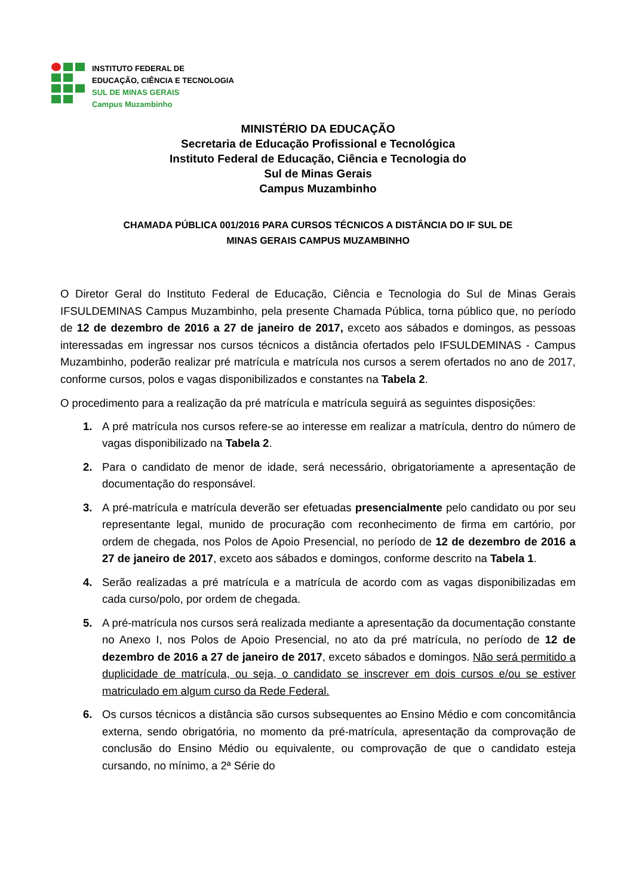INSTITUTO FEDERAL DE
EDUCAÇÃO, CIÊNCIA E TECNOLOGIA
SUL DE MINAS GERAIS
Campus Muzambinho
MINISTÉRIO DA EDUCAÇÃO
Secretaria de Educação Profissional e Tecnológica
Instituto Federal de Educação, Ciência e Tecnologia do
Sul de Minas Gerais
Campus Muzambinho
CHAMADA PÚBLICA 001/2016 PARA CURSOS TÉCNICOS A DISTÂNCIA DO IF SUL DE
MINAS GERAIS CAMPUS MUZAMBINHO
O Diretor Geral do Instituto Federal de Educação, Ciência e Tecnologia do Sul de Minas Gerais IFSULDEMINAS Campus Muzambinho, pela presente Chamada Pública, torna público que, no período de 12 de dezembro de 2016 a 27 de janeiro de 2017, exceto aos sábados e domingos, as pessoas interessadas em ingressar nos cursos técnicos a distância ofertados pelo IFSULDEMINAS - Campus Muzambinho, poderão realizar pré matrícula e matrícula nos cursos a serem ofertados no ano de 2017, conforme cursos, polos e vagas disponibilizados e constantes na Tabela 2.
O procedimento para a realização da pré matrícula e matrícula seguirá as seguintes disposições:
1. A pré matrícula nos cursos refere-se ao interesse em realizar a matrícula, dentro do número de vagas disponibilizado na Tabela 2.
2. Para o candidato de menor de idade, será necessário, obrigatoriamente a apresentação de documentação do responsável.
3. A pré-matrícula e matrícula deverão ser efetuadas presencialmente pelo candidato ou por seu representante legal, munido de procuração com reconhecimento de firma em cartório, por ordem de chegada, nos Polos de Apoio Presencial, no período de 12 de dezembro de 2016 a 27 de janeiro de 2017, exceto aos sábados e domingos, conforme descrito na Tabela 1.
4. Serão realizadas a pré matrícula e a matrícula de acordo com as vagas disponibilizadas em cada curso/polo, por ordem de chegada.
5. A pré-matrícula nos cursos será realizada mediante a apresentação da documentação constante no Anexo I, nos Polos de Apoio Presencial, no ato da pré matrícula, no período de 12 de dezembro de 2016 a 27 de janeiro de 2017, exceto sábados e domingos. Não será permitido a duplicidade de matrícula, ou seja, o candidato se inscrever em dois cursos e/ou se estiver matriculado em algum curso da Rede Federal.
6. Os cursos técnicos a distância são cursos subsequentes ao Ensino Médio e com concomitância externa, sendo obrigatória, no momento da pré-matrícula, apresentação da comprovação de conclusão do Ensino Médio ou equivalente, ou comprovação de que o candidato esteja cursando, no mínimo, a 2ª Série do